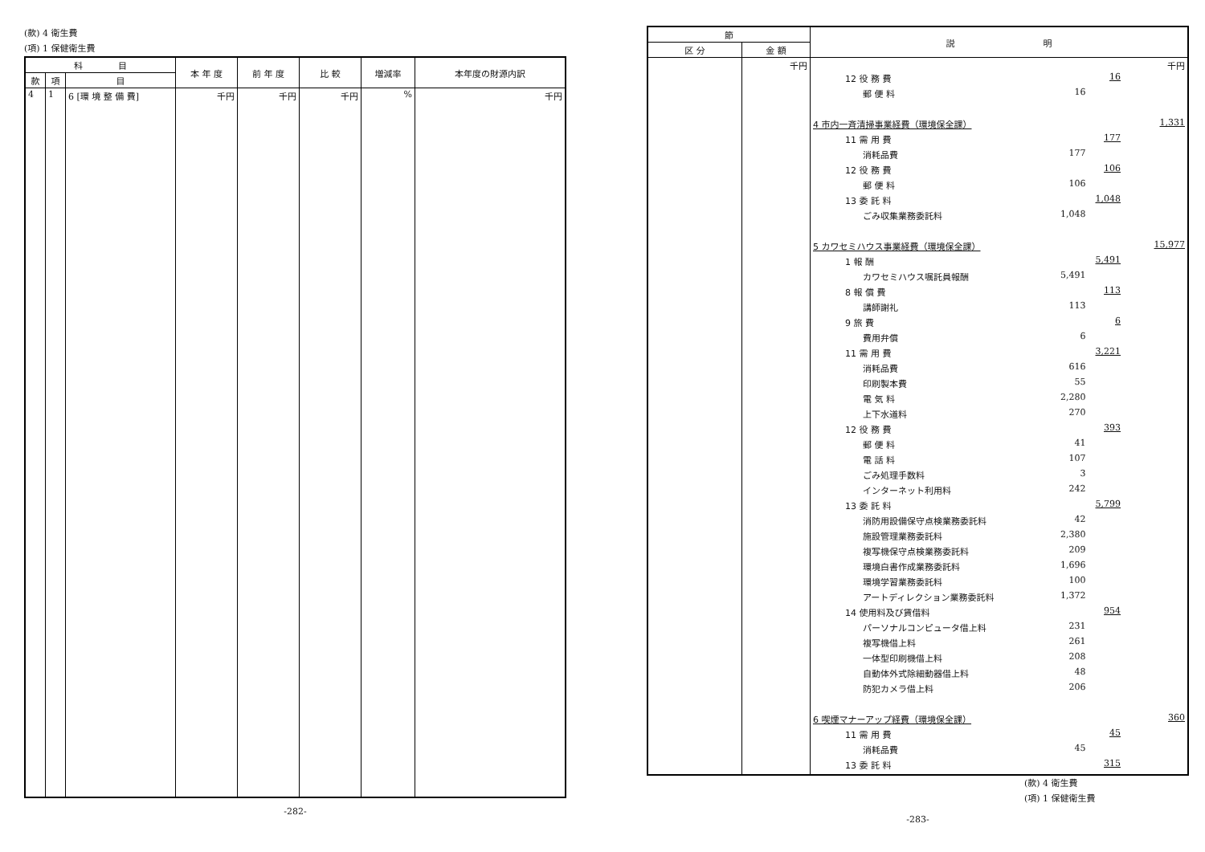(款) 4 衛生費
(項) 1 保健衛生費
| 科 目 | | | 本 年 度 | 前 年 度 | 比 較 | 増減率 | 本年度の財源内訳 |
| --- | --- | --- | --- | --- | --- | --- | --- |
| 款 | 項 | 目 | | | | | |
| 4 | 1 | 6 [環 境 整 備 費] | 千円 | 千円 | 千円 | % | 千円 |
-282-
| 節 | | 説 明 |
| --- | --- | --- |
| 区 分 | 金 額 | |
| | 千円 | 千円 / / 12 役 務 費 / / 16 / / / / 郵 便 料 / 16 / / / / 4 市内一斉清掃事業経費（環境保全課） / / / / 1,331 / / / 11 需 用 費 / / 177 / / / / 消耗品費 / 177 / / / / / 12 役 務 費 / / 106 / / / / 郵 便 料 / 106 / / / / / 13 委 託 料 / / 1,048 / / / / ごみ収集業務委託料 / 1,048 / / / / 5 カワセミハウス事業経費（環境保全課） / / / / 15,977 / / / 1 報 酬 / / 5,491 / / / / カワセミハウス嘱託員報酬 / 5,491 / / / / / 8 報 償 費 / / 113 / / / / 講師謝礼 / 113 / / / / / 9 旅 費 / / 6 / / / / 費用弁償 / 6 / / / / / 11 需 用 費 / / 3,221 / / / / 消耗品費 / 616 / / / / / 印刷製本費 / 55 / / / / / 電 気 料 / 2,280 / / / / / 上下水道料 / 270 / / / / / 12 役 務 費 / / 393 / / / / 郵 便 料 / 41 / / / / / 電 話 料 / 107 / / / / / ごみ処理手数料 / 3 / / / / / インターネット利用料 / 242 / / / / / 13 委 託 料 / / 5,799 / / / / 消防用設備保守点検業務委託料 / 42 / / / / / 施設管理業務委託料 / 2,380 / / / / / 複写機保守点検業務委託料 / 209 / / / / / 環境白書作成業務委託料 / 1,696 / / / / / 環境学習業務委託料 / 100 / / / / / アートディレクション業務委託料 / 1,372 / / / / / 14 使用料及び賃借料 / / 954 / / / / パーソナルコンピュータ借上料 / 231 / / / / / 複写機借上料 / 261 / / / / / 一体型印刷機借上料 / 208 / / / / / 自動体外式除細動器借上料 / 48 / / / / / 防犯カメラ借上料 / 206 / / / / 6 喫煙マナーアップ経費（環境保全課） / / / / 360 / / / 11 需 用 費 / / 45 / / / / 消耗品費 / 45 / / / / / 13 委 託 料 / / 315 / / |
(款) 4 衛生費
(項) 1 保健衛生費
-283-